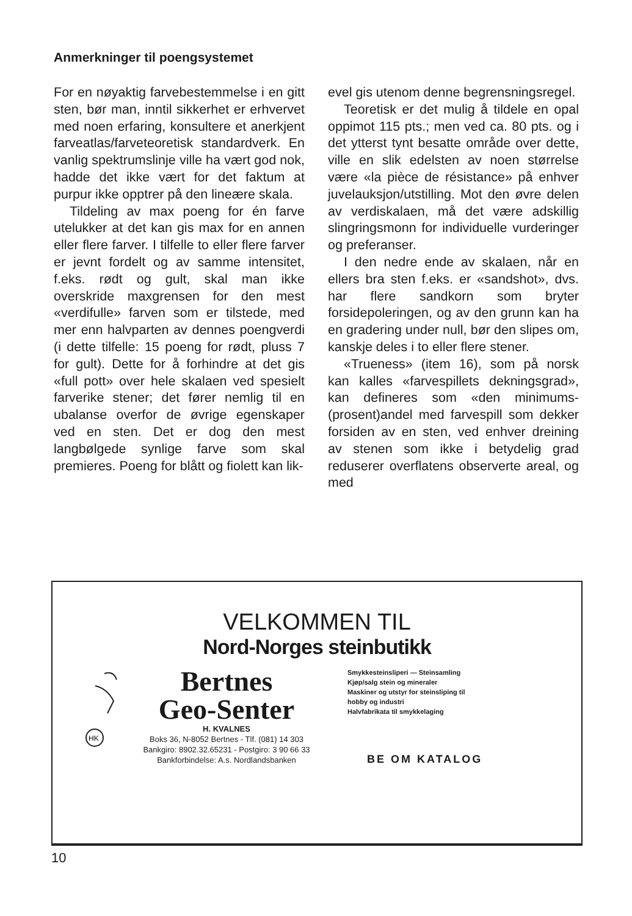Anmerkninger til poengsystemet
For en nøyaktig farvebestemmelse i en gitt sten, bør man, inntil sikkerhet er erhvervet med noen erfaring, konsultere et anerkjent farveatlas/farveteoretisk standardverk. En vanlig spektrumslinje ville ha vært god nok, hadde det ikke vært for det faktum at purpur ikke opptrer på den lineære skala.
Tildeling av max poeng for én farve utelukker at det kan gis max for en annen eller flere farver. I tilfelle to eller flere farver er jevnt fordelt og av samme intensitet, f.eks. rødt og gult, skal man ikke overskride maxgrensen for den mest «verdifulle» farven som er tilstede, med mer enn halvparten av dennes poengverdi (i dette tilfelle: 15 poeng for rødt, pluss 7 for gult). Dette for å forhindre at det gis «full pott» over hele skalaen ved spesielt farverike stener; det fører nemlig til en ubalanse overfor de øvrige egenskaper ved en sten. Det er dog den mest langbølgede synlige farve som skal premieres. Poeng for blått og fiolett kan lik-
evel gis utenom denne begrensningsregel.
Teoretisk er det mulig å tildele en opal oppimot 115 pts.; men ved ca. 80 pts. og i det ytterst tynt besatte område over dette, ville en slik edelsten av noen størrelse være «la pièce de résistance» på enhver juvelauksjon/utstilling. Mot den øvre delen av verdiskalaen, må det være adskillig slingringsmonn for individuelle vurderinger og preferanser.
I den nedre ende av skalaen, når en ellers bra sten f.eks. er «sandshot», dvs. har flere sandkorn som bryter forsidepoleringen, og av den grunn kan ha en gradering under null, bør den slipes om, kanskje deles i to eller flere stener.
«Trueness» (item 16), som på norsk kan kalles «farvespillets dekningsgrad», kan defineres som «den minimums- (prosent)andel med farvespill som dekker forsiden av en sten, ved enhver dreining av stenen som ikke i betydelig grad reduserer overflatens observerte areal, og med
VELKOMMEN TIL
Nord-Norges steinbutikk
HK
Bertnes
Geo-Senter
H. KVALNES
Boks 36, N-8052 Bertnes - Tlf. (081) 14 303
Bankgiro: 8902.32.65231 - Postgiro: 3 90 66 33
Bankforbindelse: A.s. Nordlandsbanken
Smykkesteinsliperi — Steinsamling
Kjøp/salg stein og mineraler
Maskiner og utstyr for steinsliping til
hobby og industri
Halvfabrikata til smykkelaging
BE OM KATALOG
10